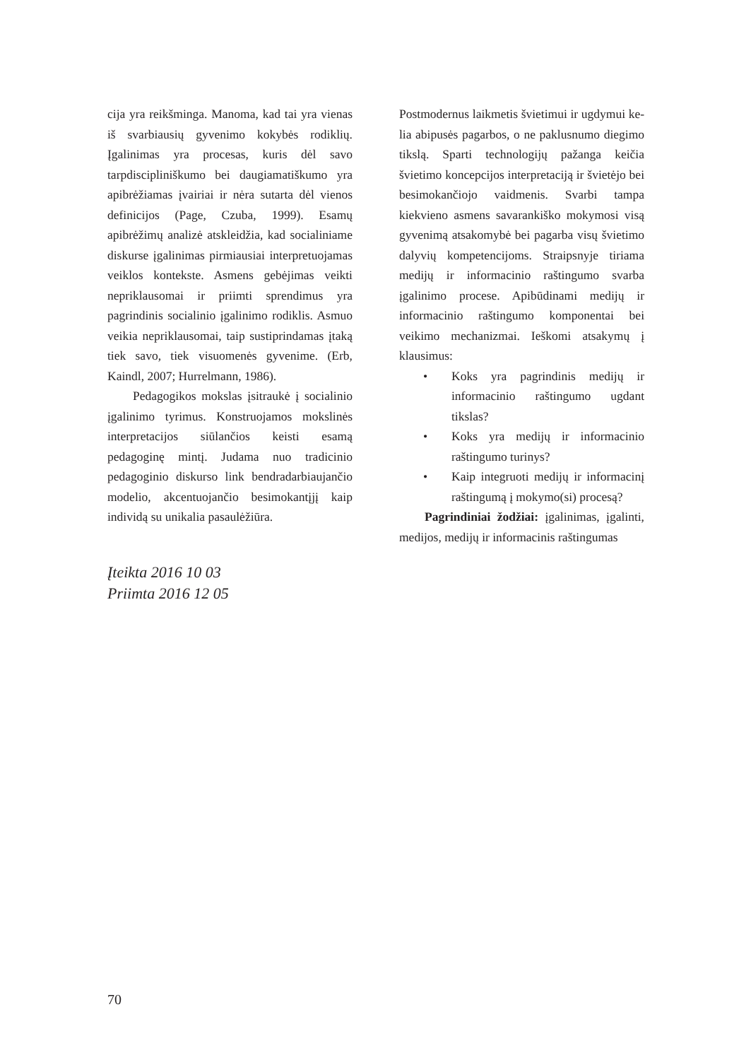cija yra reikšminga. Manoma, kad tai yra vienas iš svarbiausių gyvenimo kokybės rodiklių. Įgalinimas yra procesas, kuris dėl savo tarpdiscipliniškumo bei daugiamatiškumo yra apibrėžiamas įvairiai ir nėra sutarta dėl vienos definicijos (Page, Czuba, 1999). Esamų apibrėžimų analizė atskleidžia, kad sociali­niame diskurse įgalinimas pirmiausiai interpretuo­jamas veiklos kontekste. Asmens gebėjimas veikti nepriklausomai ir priimti sprendimus yra pagrindinis socialinio įgalinimo rodiklis. Asmuo veikia nepri­klausomai, taip sustiprindamas įtaką tiek savo, tiek visuomenės gyvenime. (Erb, Kaindl, 2007; Hurrel­mann, 1986).
Pedagogikos mokslas įsitraukė į socialinio įga­linimo tyrimus. Konstruojamos mokslinės interpre­tacijos siūlančios keisti esamą pedagoginę mintį. Judama nuo tradicinio pedagoginio diskurso link bendradarbiaujančio modelio, akcentuojančio be­simokantįjį kaip individą su unikalia pasaulėžiūra.
Postmodernus laikmetis švietimui ir ugdymui ke­lia abipusės pagarbos, o ne paklusnumo diegimo tikslą. Sparti technologijų pažanga keičia švietimo koncepcijos interpretaciją ir švietėjo bei besimo­kančiojo vaidmenis. Svarbi tampa kiekvieno asmens savarankiško mokymosi visą gyvenimą atsakomybė bei pagarba visų švietimo dalyvių kompetencijoms. Straipsnyje tiriama medijų ir informacinio raštingu­mo svarba įgalinimo procese. Apibūdinami medijų ir informacinio raštingumo komponentai bei veikimo mechanizmai. Ieškomi atsakymų į klausimus:
• Koks yra pagrindinis medijų ir informacinio raštingumo ugdant tikslas?
• Koks yra medijų ir informacinio raštingumo turinys?
• Kaip integruoti medijų ir informacinį raštin­gumą į mokymo(si) procesą?
Pagrindiniai žodžiai: įgalinimas, įgalinti, medi­jos, medijų ir informacinis raštingumas
Įteikta 2016 10 03
Priimta 2016 12 05
70